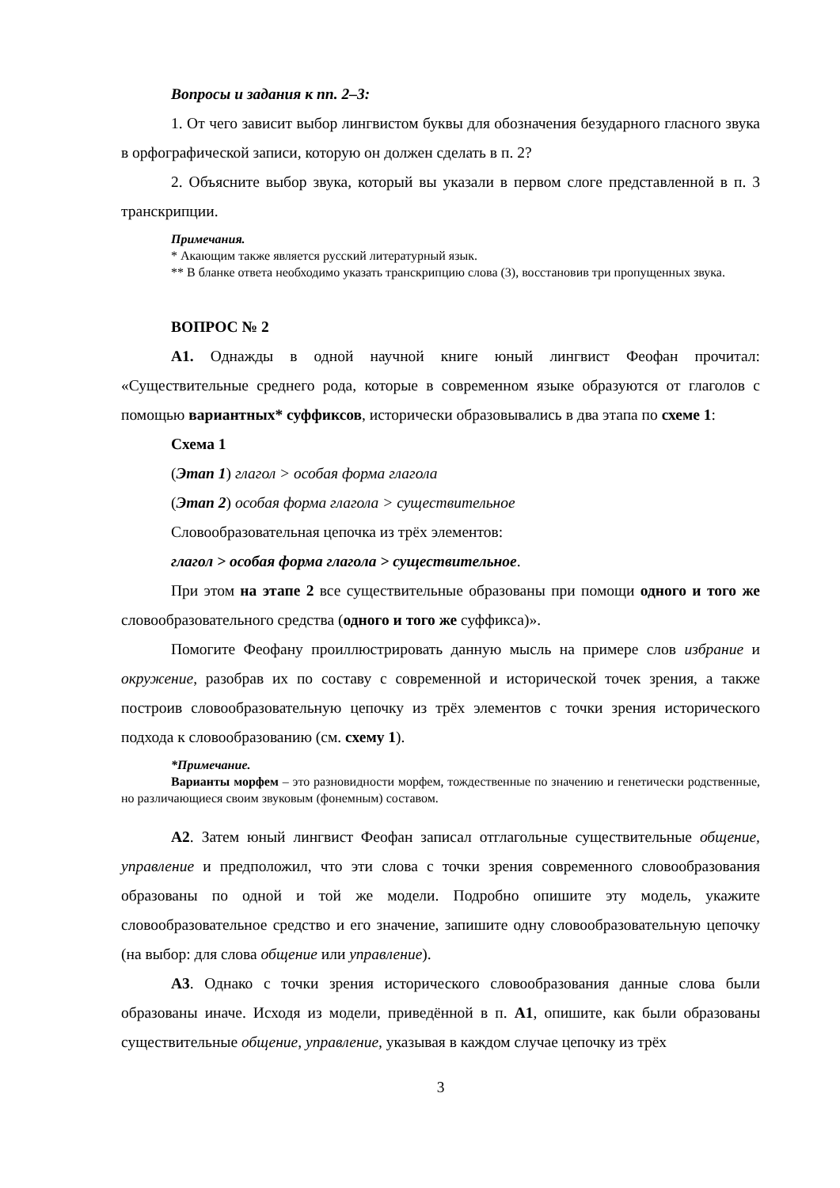Вопросы и задания к пп. 2–3:
1. От чего зависит выбор лингвистом буквы для обозначения безударного гласного звука в орфографической записи, которую он должен сделать в п. 2?
2. Объясните выбор звука, который вы указали в первом слоге представленной в п. 3 транскрипции.
Примечания.
* Акающим также является русский литературный язык.
** В бланке ответа необходимо указать транскрипцию слова (3), восстановив три пропущенных звука.
ВОПРОС № 2
А1. Однажды в одной научной книге юный лингвист Феофан прочитал: «Существительные среднего рода, которые в современном языке образуются от глаголов с помощью вариантных* суффиксов, исторически образовывались в два этапа по схеме 1:
Схема 1
(Этап 1) глагол > особая форма глагола
(Этап 2) особая форма глагола > существительное
Словообразовательная цепочка из трёх элементов:
глагол > особая форма глагола > существительное.
При этом на этапе 2 все существительные образованы при помощи одного и того же словообразовательного средства (одного и того же суффикса)».
Помогите Феофану проиллюстрировать данную мысль на примере слов избрание и окружение, разобрав их по составу с современной и исторической точек зрения, а также построив словообразовательную цепочку из трёх элементов с точки зрения исторического подхода к словообразованию (см. схему 1).
*Примечание.
Варианты морфем – это разновидности морфем, тождественные по значению и генетически родственные, но различающиеся своим звуковым (фонемным) составом.
А2. Затем юный лингвист Феофан записал отглагольные существительные общение, управление и предположил, что эти слова с точки зрения современного словообразования образованы по одной и той же модели. Подробно опишите эту модель, укажите словообразовательное средство и его значение, запишите одну словообразовательную цепочку (на выбор: для слова общение или управление).
А3. Однако с точки зрения исторического словообразования данные слова были образованы иначе. Исходя из модели, приведённой в п. А1, опишите, как были образованы существительные общение, управление, указывая в каждом случае цепочку из трёх
3